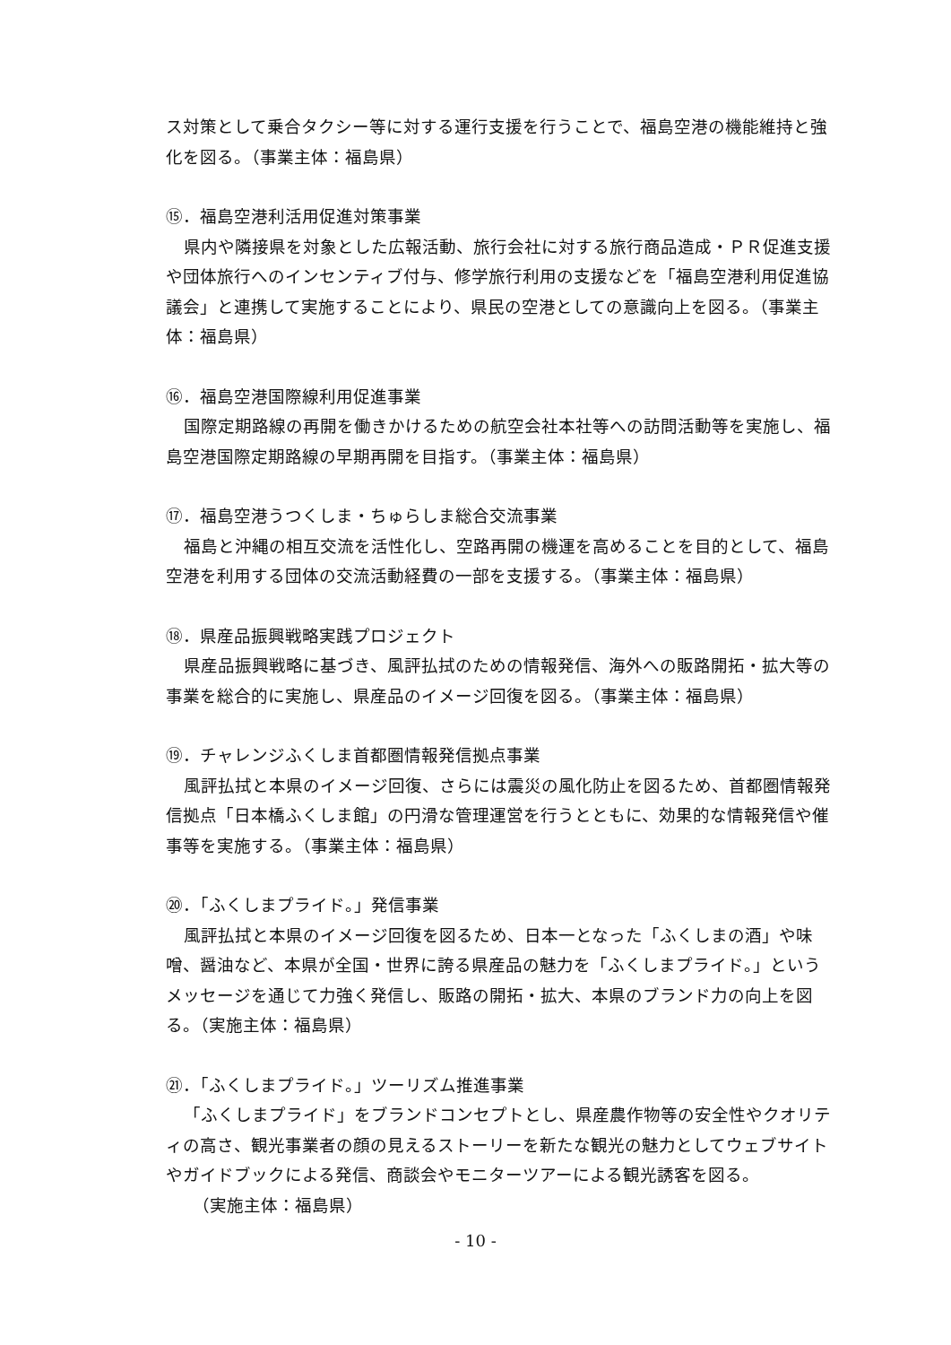ス対策として乗合タクシー等に対する運行支援を行うことで、福島空港の機能維持と強化を図る。（事業主体：福島県）
⑮．福島空港利活用促進対策事業
県内や隣接県を対象とした広報活動、旅行会社に対する旅行商品造成・ＰＲ促進支援や団体旅行へのインセンティブ付与、修学旅行利用の支援などを「福島空港利用促進協議会」と連携して実施することにより、県民の空港としての意識向上を図る。（事業主体：福島県）
⑯．福島空港国際線利用促進事業
国際定期路線の再開を働きかけるための航空会社本社等への訪問活動等を実施し、福島空港国際定期路線の早期再開を目指す。（事業主体：福島県）
⑰．福島空港うつくしま・ちゅらしま総合交流事業
福島と沖縄の相互交流を活性化し、空路再開の機運を高めることを目的として、福島空港を利用する団体の交流活動経費の一部を支援する。（事業主体：福島県）
⑱．県産品振興戦略実践プロジェクト
県産品振興戦略に基づき、風評払拭のための情報発信、海外への販路開拓・拡大等の事業を総合的に実施し、県産品のイメージ回復を図る。（事業主体：福島県）
⑲．チャレンジふくしま首都圏情報発信拠点事業
風評払拭と本県のイメージ回復、さらには震災の風化防止を図るため、首都圏情報発信拠点「日本橋ふくしま館」の円滑な管理運営を行うとともに、効果的な情報発信や催事等を実施する。（事業主体：福島県）
⑳．「ふくしまプライド。」発信事業
風評払拭と本県のイメージ回復を図るため、日本一となった「ふくしまの酒」や味噌、醤油など、本県が全国・世界に誇る県産品の魅力を「ふくしまプライド。」というメッセージを通じて力強く発信し、販路の開拓・拡大、本県のブランド力の向上を図る。（実施主体：福島県）
㉑．「ふくしまプライド。」ツーリズム推進事業
「ふくしまプライド」をブランドコンセプトとし、県産農作物等の安全性やクオリティの高さ、観光事業者の顔の見えるストーリーを新たな観光の魅力としてウェブサイトやガイドブックによる発信、商談会やモニターツアーによる観光誘客を図る。
（実施主体：福島県）
- 10 -